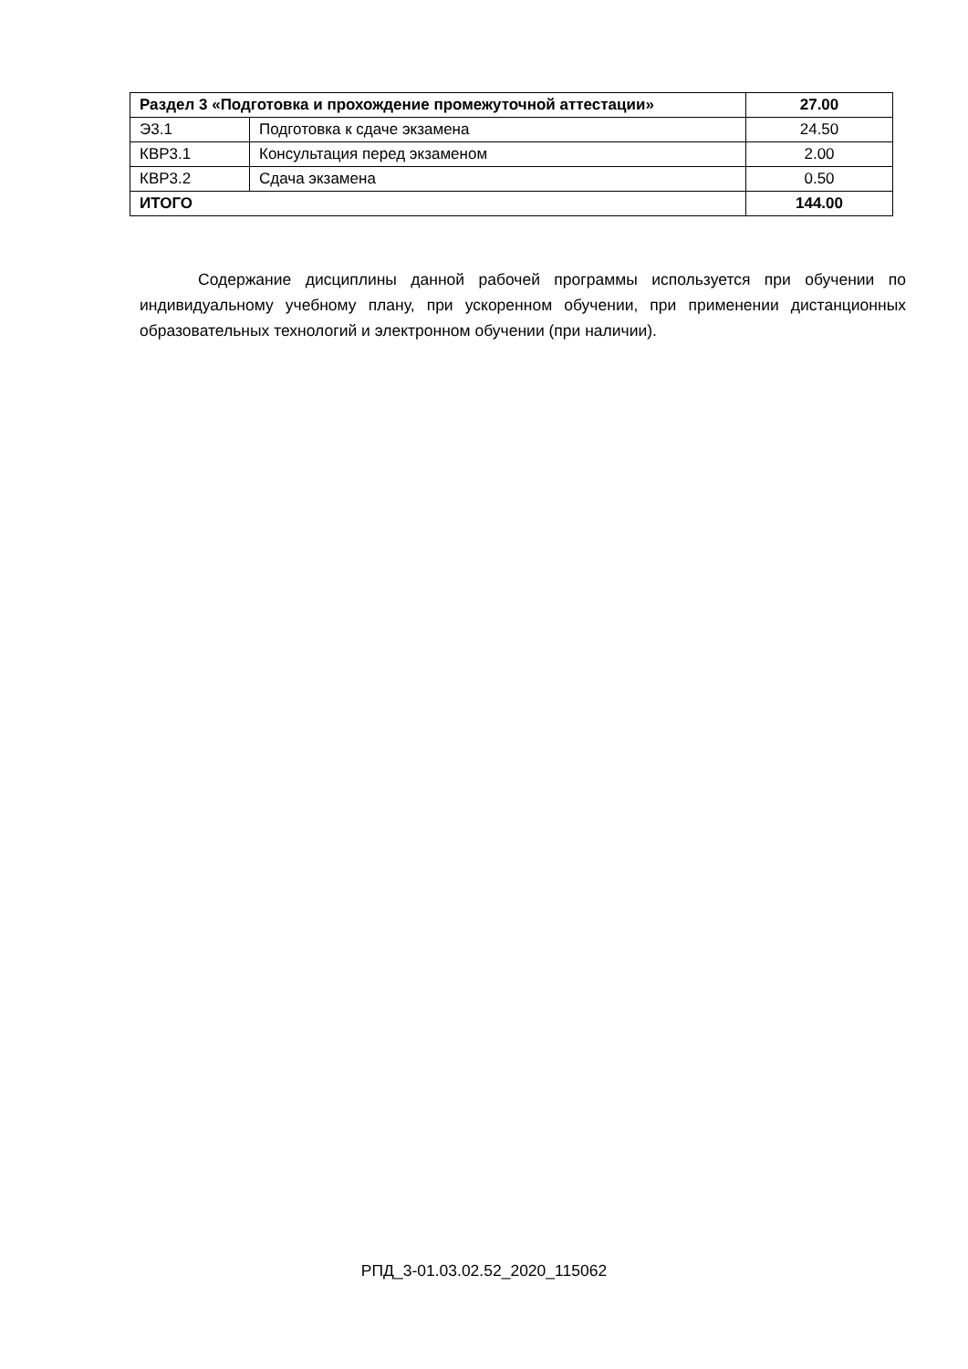| Раздел 3 «Подготовка и прохождение промежуточной аттестации» | | 27.00 |
| Э3.1 | Подготовка к сдаче экзамена | 24.50 |
| КВР3.1 | Консультация перед экзаменом | 2.00 |
| КВР3.2 | Сдача экзамена | 0.50 |
| ИТОГО | | 144.00 |
Содержание дисциплины данной рабочей программы используется при обучении по индивидуальному учебному плану, при ускоренном обучении, при применении дистанционных образовательных технологий и электронном обучении (при наличии).
РПД_3-01.03.02.52_2020_115062